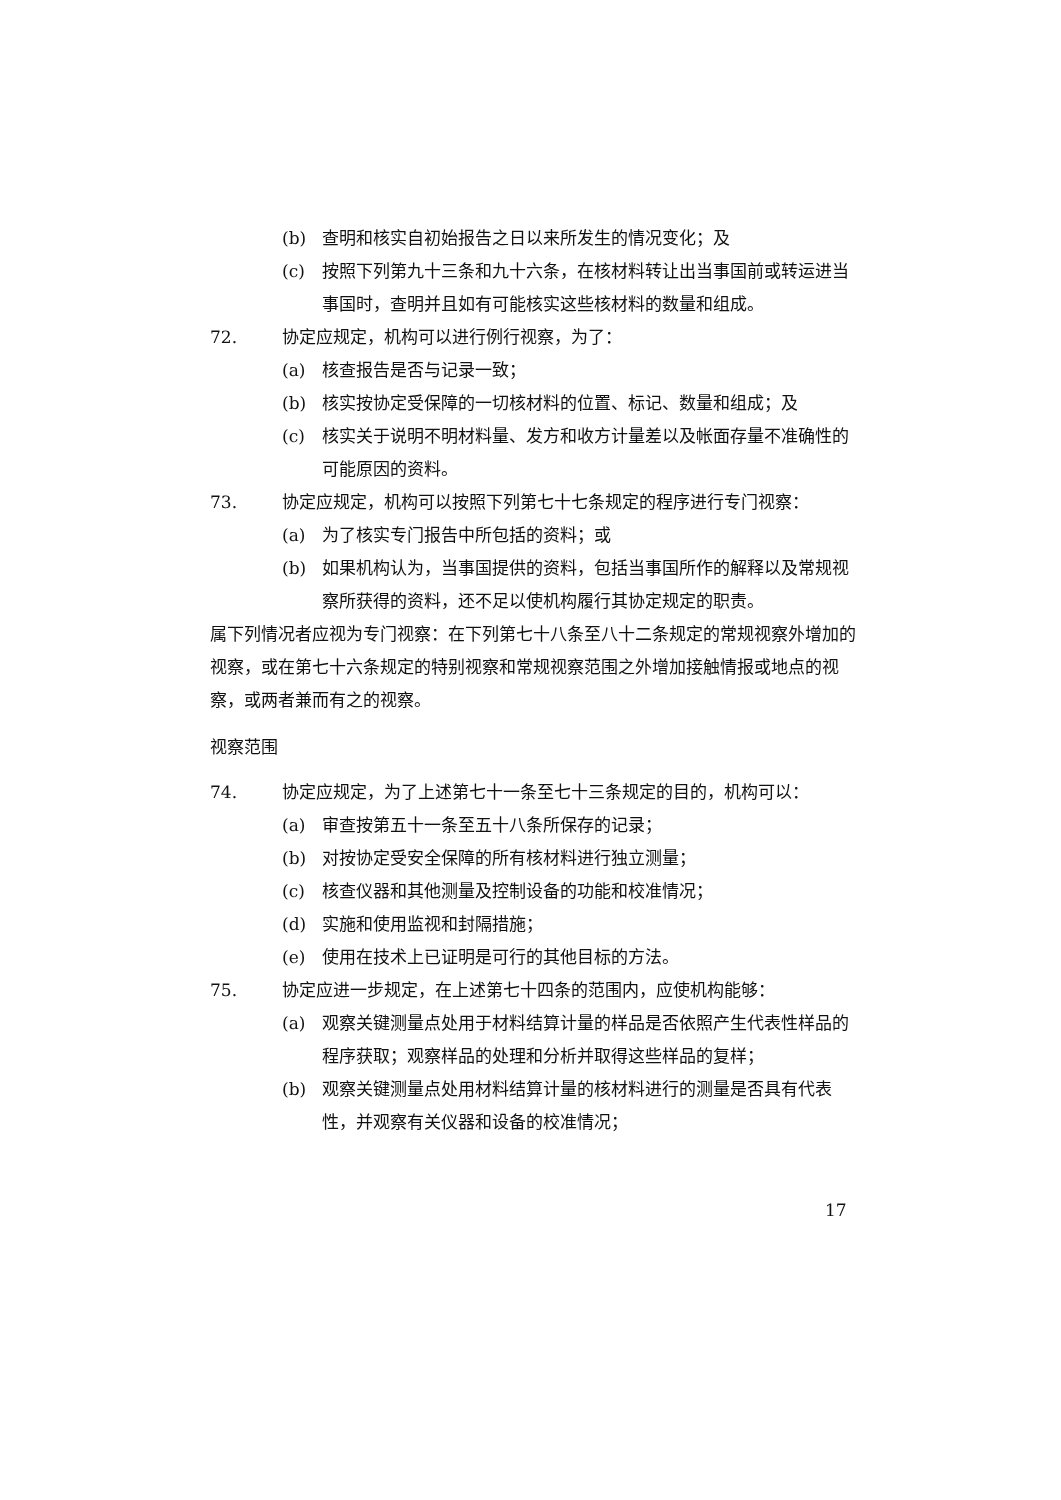(b) 查明和核实自初始报告之日以来所发生的情况变化；及
(c) 按照下列第九十三条和九十六条，在核材料转让出当事国前或转运进当事国时，查明并且如有可能核实这些核材料的数量和组成。
72. 协定应规定，机构可以进行例行视察，为了：
(a) 核查报告是否与记录一致；
(b) 核实按协定受保障的一切核材料的位置、标记、数量和组成；及
(c) 核实关于说明不明材料量、发方和收方计量差以及帐面存量不准确性的可能原因的资料。
73. 协定应规定，机构可以按照下列第七十七条规定的程序进行专门视察：
(a) 为了核实专门报告中所包括的资料；或
(b) 如果机构认为，当事国提供的资料，包括当事国所作的解释以及常规视察所获得的资料，还不足以使机构履行其协定规定的职责。
属下列情况者应视为专门视察：在下列第七十八条至八十二条规定的常规视察外增加的视察，或在第七十六条规定的特别视察和常规视察范围之外增加接触情报或地点的视察，或两者兼而有之的视察。
视察范围
74. 协定应规定，为了上述第七十一条至七十三条规定的目的，机构可以：
(a) 审查按第五十一条至五十八条所保存的记录；
(b) 对按协定受安全保障的所有核材料进行独立测量；
(c) 核查仪器和其他测量及控制设备的功能和校准情况；
(d) 实施和使用监视和封隔措施；
(e) 使用在技术上已证明是可行的其他目标的方法。
75. 协定应进一步规定，在上述第七十四条的范围内，应使机构能够：
(a) 观察关键测量点处用于材料结算计量的样品是否依照产生代表性样品的程序获取；观察样品的处理和分析并取得这些样品的复样；
(b) 观察关键测量点处用材料结算计量的核材料进行的测量是否具有代表性，并观察有关仪器和设备的校准情况；
17